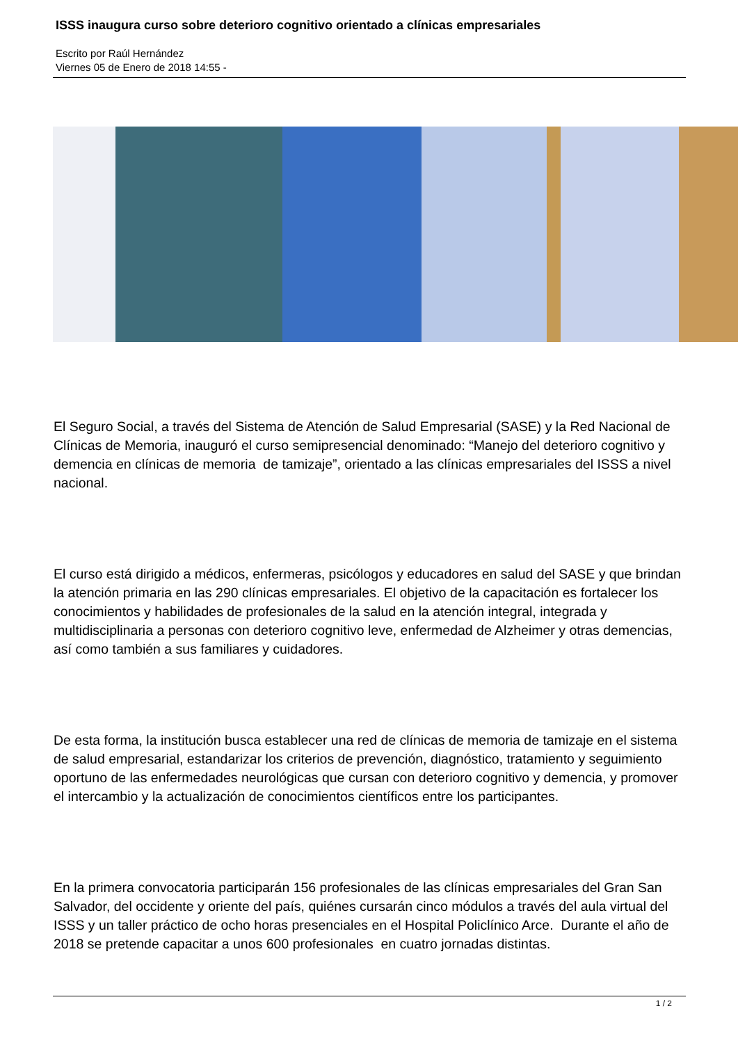ISSS inaugura curso sobre deterioro cognitivo orientado a clínicas empresariales
Escrito por Raúl Hernández
Viernes 05 de Enero de 2018 14:55 -
El Seguro Social, a través del Sistema de Atención de Salud Empresarial (SASE) y la Red Nacional de Clínicas de Memoria, inauguró el curso semipresencial denominado: “Manejo del deterioro cognitivo y demencia en clínicas de memoria de tamizaje”, orientado a las clínicas empresariales del ISSS a nivel nacional.
El curso está dirigido a médicos, enfermeras, psicólogos y educadores en salud del SASE y que brindan la atención primaria en las 290 clínicas empresariales. El objetivo de la capacitación es fortalecer los conocimientos y habilidades de profesionales de la salud en la atención integral, integrada y multidisciplinaria a personas con deterioro cognitivo leve, enfermedad de Alzheimer y otras demencias, así como también a sus familiares y cuidadores.
De esta forma, la institución busca establecer una red de clínicas de memoria de tamizaje en el sistema de salud empresarial, estandarizar los criterios de prevención, diagnóstico, tratamiento y seguimiento oportuno de las enfermedades neurológicas que cursan con deterioro cognitivo y demencia, y promover el intercambio y la actualización de conocimientos científicos entre los participantes.
En la primera convocatoria participarán 156 profesionales de las clínicas empresariales del Gran San Salvador, del occidente y oriente del país, quiénes cursarán cinco módulos a través del aula virtual del ISSS y un taller práctico de ocho horas presenciales en el Hospital Policlínico Arce. Durante el año de 2018 se pretende capacitar a unos 600 profesionales en cuatro jornadas distintas.
1 / 2